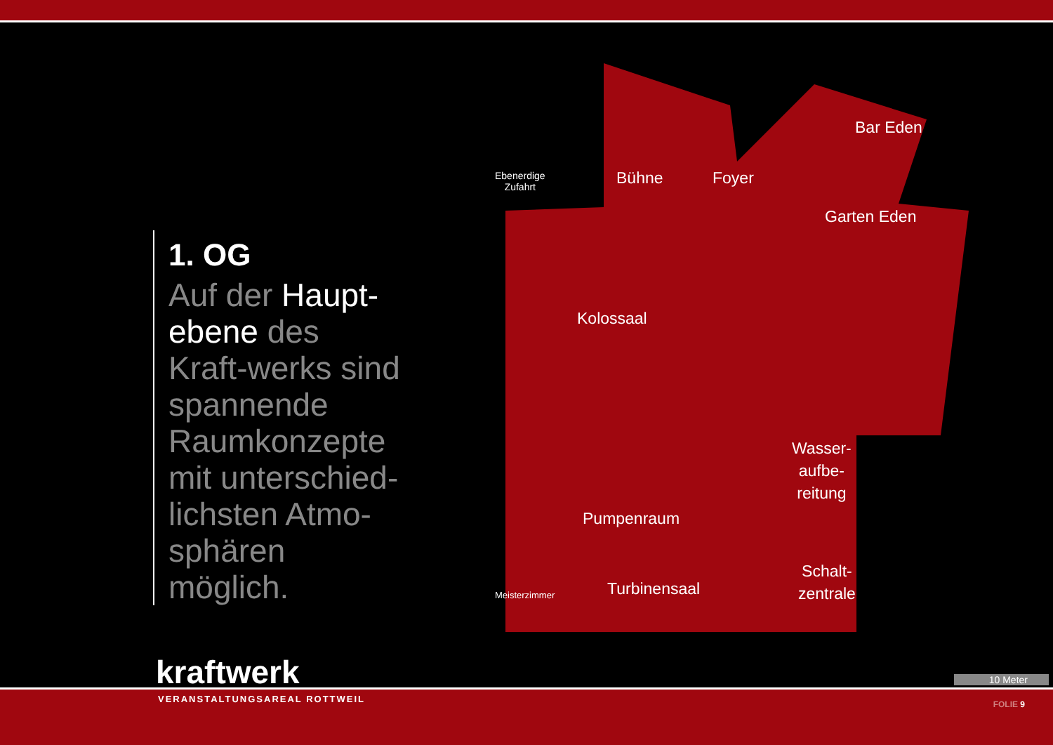Ebenerdige
Zufahrt
Bühne Foyer
Bar Eden
Garten Eden
Kolossaal
Wasser-
aufbe-
reitung
Pumpenraum
Turbinensaal
Schalt-
zentrale
Meisterzimmer
1. OG
Auf der Haupt-ebene des Kraft-werks sind spannende Raumkonzepte mit unterschied-lichsten Atmo-sphären möglich.
kraftwerk
VERANSTALTUNGSAREAL ROTTWEIL
10 Meter
FOLIE 9